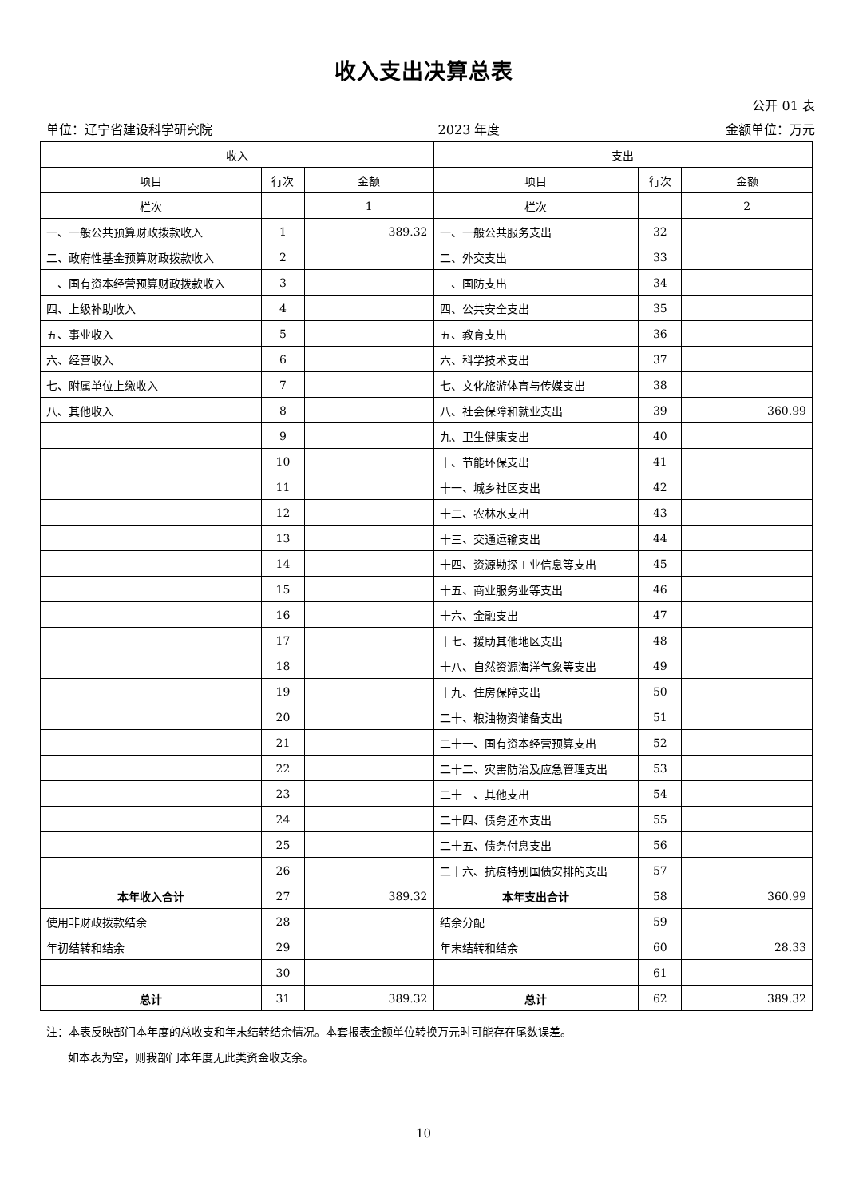收入支出决算总表
公开 01 表
单位：辽宁省建设科学研究院 2023 年度 金额单位：万元
| 收入 | | | 支出 | | |
| --- | --- | --- | --- | --- | --- |
| 项目 | 行次 | 金额 | 项目 | 行次 | 金额 |
| 栏次 | | 1 | 栏次 | | 2 |
| 一、一般公共预算财政拨款收入 | 1 | 389.32 | 一、一般公共服务支出 | 32 | |
| 二、政府性基金预算财政拨款收入 | 2 | | 二、外交支出 | 33 | |
| 三、国有资本经营预算财政拨款收入 | 3 | | 三、国防支出 | 34 | |
| 四、上级补助收入 | 4 | | 四、公共安全支出 | 35 | |
| 五、事业收入 | 5 | | 五、教育支出 | 36 | |
| 六、经营收入 | 6 | | 六、科学技术支出 | 37 | |
| 七、附属单位上缴收入 | 7 | | 七、文化旅游体育与传媒支出 | 38 | |
| 八、其他收入 | 8 | | 八、社会保障和就业支出 | 39 | 360.99 |
| | 9 | | 九、卫生健康支出 | 40 | |
| | 10 | | 十、节能环保支出 | 41 | |
| | 11 | | 十一、城乡社区支出 | 42 | |
| | 12 | | 十二、农林水支出 | 43 | |
| | 13 | | 十三、交通运输支出 | 44 | |
| | 14 | | 十四、资源勘探工业信息等支出 | 45 | |
| | 15 | | 十五、商业服务业等支出 | 46 | |
| | 16 | | 十六、金融支出 | 47 | |
| | 17 | | 十七、援助其他地区支出 | 48 | |
| | 18 | | 十八、自然资源海洋气象等支出 | 49 | |
| | 19 | | 十九、住房保障支出 | 50 | |
| | 20 | | 二十、粮油物资储备支出 | 51 | |
| | 21 | | 二十一、国有资本经营预算支出 | 52 | |
| | 22 | | 二十二、灾害防治及应急管理支出 | 53 | |
| | 23 | | 二十三、其他支出 | 54 | |
| | 24 | | 二十四、债务还本支出 | 55 | |
| | 25 | | 二十五、债务付息支出 | 56 | |
| | 26 | | 二十六、抗疫特别国债安排的支出 | 57 | |
| 本年收入合计 | 27 | 389.32 | 本年支出合计 | 58 | 360.99 |
| 使用非财政拨款结余 | 28 | | 结余分配 | 59 | |
| 年初结转和结余 | 29 | | 年末结转和结余 | 60 | 28.33 |
| | 30 | | | 61 | |
| 总计 | 31 | 389.32 | 总计 | 62 | 389.32 |
注：本表反映部门本年度的总收支和年末结转结余情况。本套报表金额单位转换万元时可能存在尾数误差。
如本表为空，则我部门本年度无此类资金收支余。
10